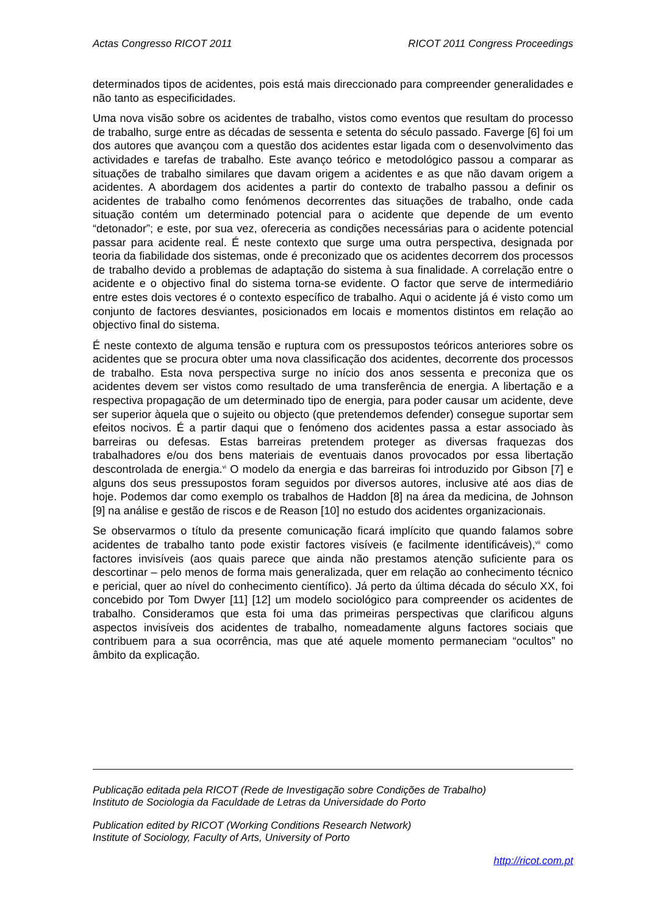Actas Congresso RICOT 2011 RICOT 2011 Congress Proceedings
determinados tipos de acidentes, pois está mais direccionado para compreender generalidades e não tanto as especificidades.
Uma nova visão sobre os acidentes de trabalho, vistos como eventos que resultam do processo de trabalho, surge entre as décadas de sessenta e setenta do século passado. Faverge [6] foi um dos autores que avançou com a questão dos acidentes estar ligada com o desenvolvimento das actividades e tarefas de trabalho. Este avanço teórico e metodológico passou a comparar as situações de trabalho similares que davam origem a acidentes e as que não davam origem a acidentes. A abordagem dos acidentes a partir do contexto de trabalho passou a definir os acidentes de trabalho como fenómenos decorrentes das situações de trabalho, onde cada situação contém um determinado potencial para o acidente que depende de um evento “detonador”; e este, por sua vez, ofereceria as condições necessárias para o acidente potencial passar para acidente real. É neste contexto que surge uma outra perspectiva, designada por teoria da fiabilidade dos sistemas, onde é preconizado que os acidentes decorrem dos processos de trabalho devido a problemas de adaptação do sistema à sua finalidade. A correlação entre o acidente e o objectivo final do sistema torna-se evidente. O factor que serve de intermediário entre estes dois vectores é o contexto específico de trabalho. Aqui o acidente já é visto como um conjunto de factores desviantes, posicionados em locais e momentos distintos em relação ao objectivo final do sistema.
É neste contexto de alguma tensão e ruptura com os pressupostos teóricos anteriores sobre os acidentes que se procura obter uma nova classificação dos acidentes, decorrente dos processos de trabalho. Esta nova perspectiva surge no início dos anos sessenta e preconiza que os acidentes devem ser vistos como resultado de uma transferência de energia. A libertação e a respectiva propagação de um determinado tipo de energia, para poder causar um acidente, deve ser superior àquela que o sujeito ou objecto (que pretendemos defender) consegue suportar sem efeitos nocivos. É a partir daqui que o fenómeno dos acidentes passa a estar associado às barreiras ou defesas. Estas barreiras pretendem proteger as diversas fraquezas dos trabalhadores e/ou dos bens materiais de eventuais danos provocados por essa libertação descontrolada de energia.<sup>vi</sup> O modelo da energia e das barreiras foi introduzido por Gibson [7] e alguns dos seus pressupostos foram seguidos por diversos autores, inclusive até aos dias de hoje. Podemos dar como exemplo os trabalhos de Haddon [8] na área da medicina, de Johnson [9] na análise e gestão de riscos e de Reason [10] no estudo dos acidentes organizacionais.
Se observarmos o título da presente comunicação ficará implícito que quando falamos sobre acidentes de trabalho tanto pode existir factores visíveis (e facilmente identificáveis),<sup>vii</sup> como factores invisíveis (aos quais parece que ainda não prestamos atenção suficiente para os descortinar – pelo menos de forma mais generalizada, quer em relação ao conhecimento técnico e pericial, quer ao nível do conhecimento científico). Já perto da última década do século XX, foi concebido por Tom Dwyer [11] [12] um modelo sociológico para compreender os acidentes de trabalho. Consideramos que esta foi uma das primeiras perspectivas que clarificou alguns aspectos invisíveis dos acidentes de trabalho, nomeadamente alguns factores sociais que contribuem para a sua ocorrência, mas que até aquele momento permaneciam “ocultos” no âmbito da explicação.
Publicação editada pela RICOT (Rede de Investigação sobre Condições de Trabalho)
Instituto de Sociologia da Faculdade de Letras da Universidade do Porto
Publication edited by RICOT (Working Conditions Research Network)
Institute of Sociology, Faculty of Arts, University of Porto
http://ricot.com.pt